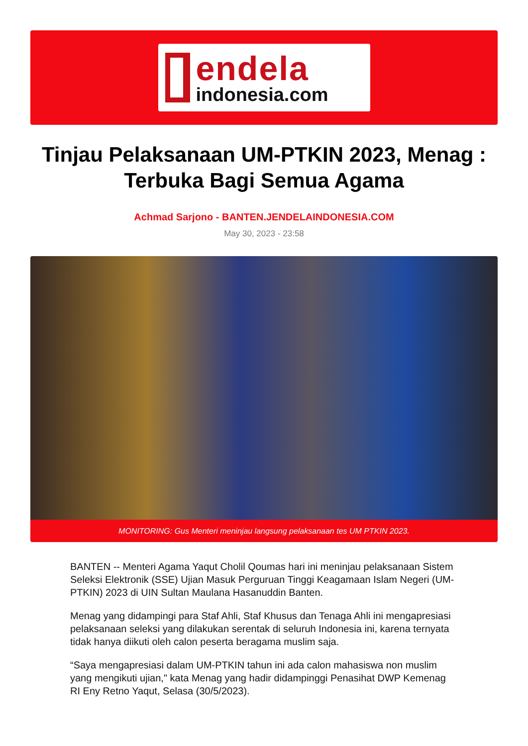endela
indonesia.com
Tinjau Pelaksanaan UM-PTKIN 2023, Menag : Terbuka Bagi Semua Agama
Achmad Sarjono - BANTEN.JENDELAINDONESIA.COM
May 30, 2023 - 23:58
MONITORING: Gus Menteri meninjau langsung pelaksanaan tes UM PTKIN 2023.
BANTEN -- Menteri Agama Yaqut Cholil Qoumas hari ini meninjau pelaksanaan Sistem Seleksi Elektronik (SSE) Ujian Masuk Perguruan Tinggi Keagamaan Islam Negeri (UM-PTKIN) 2023 di UIN Sultan Maulana Hasanuddin Banten.
Menag yang didampingi para Staf Ahli, Staf Khusus dan Tenaga Ahli ini mengapresiasi pelaksanaan seleksi yang dilakukan serentak di seluruh Indonesia ini, karena ternyata tidak hanya diikuti oleh calon peserta beragama muslim saja.
“Saya mengapresiasi dalam UM-PTKIN tahun ini ada calon mahasiswa non muslim yang mengikuti ujian," kata Menag yang hadir didampinggi Penasihat DWP Kemenag RI Eny Retno Yaqut, Selasa (30/5/2023).